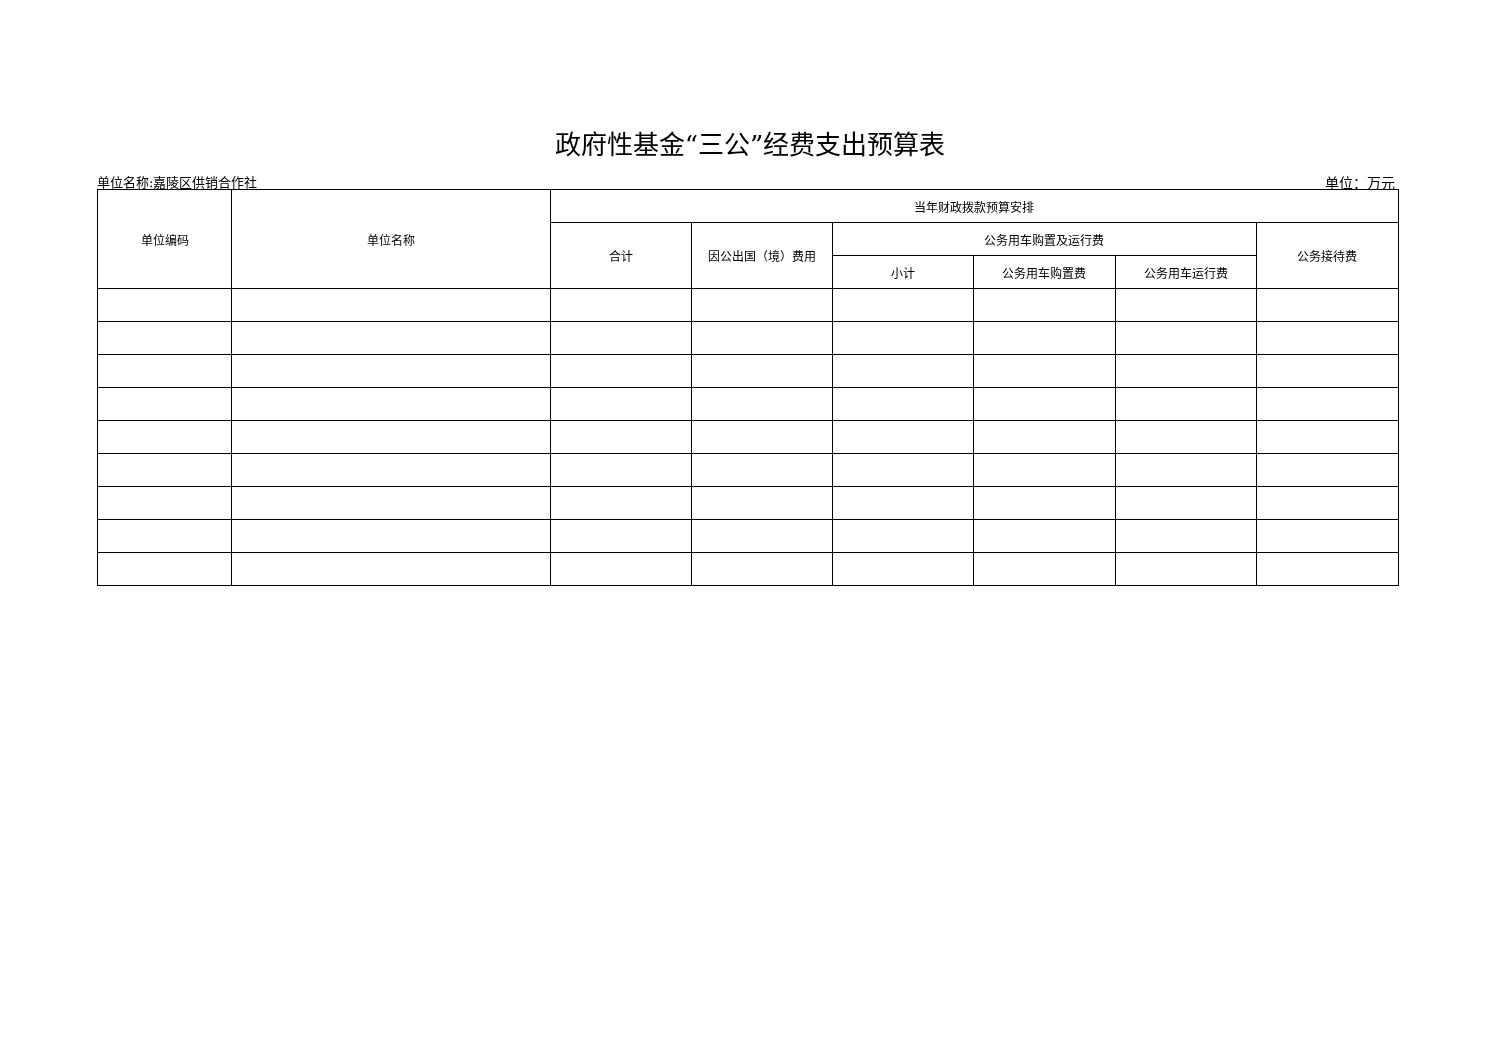政府性基金“三公”经费支出预算表
单位名称:嘉陵区供销合作社 单位：万元
| 单位编码 | 单位名称 | 当年财政拨款预算安排 | | | | | |
| --- | --- | --- | --- | --- | --- | --- | --- |
| | | 合计 | 因公出国（境）费用 | 公务用车购置及运行费 | | | 公务接待费 |
| | | | | 小计 | 公务用车购置费 | 公务用车运行费 | |